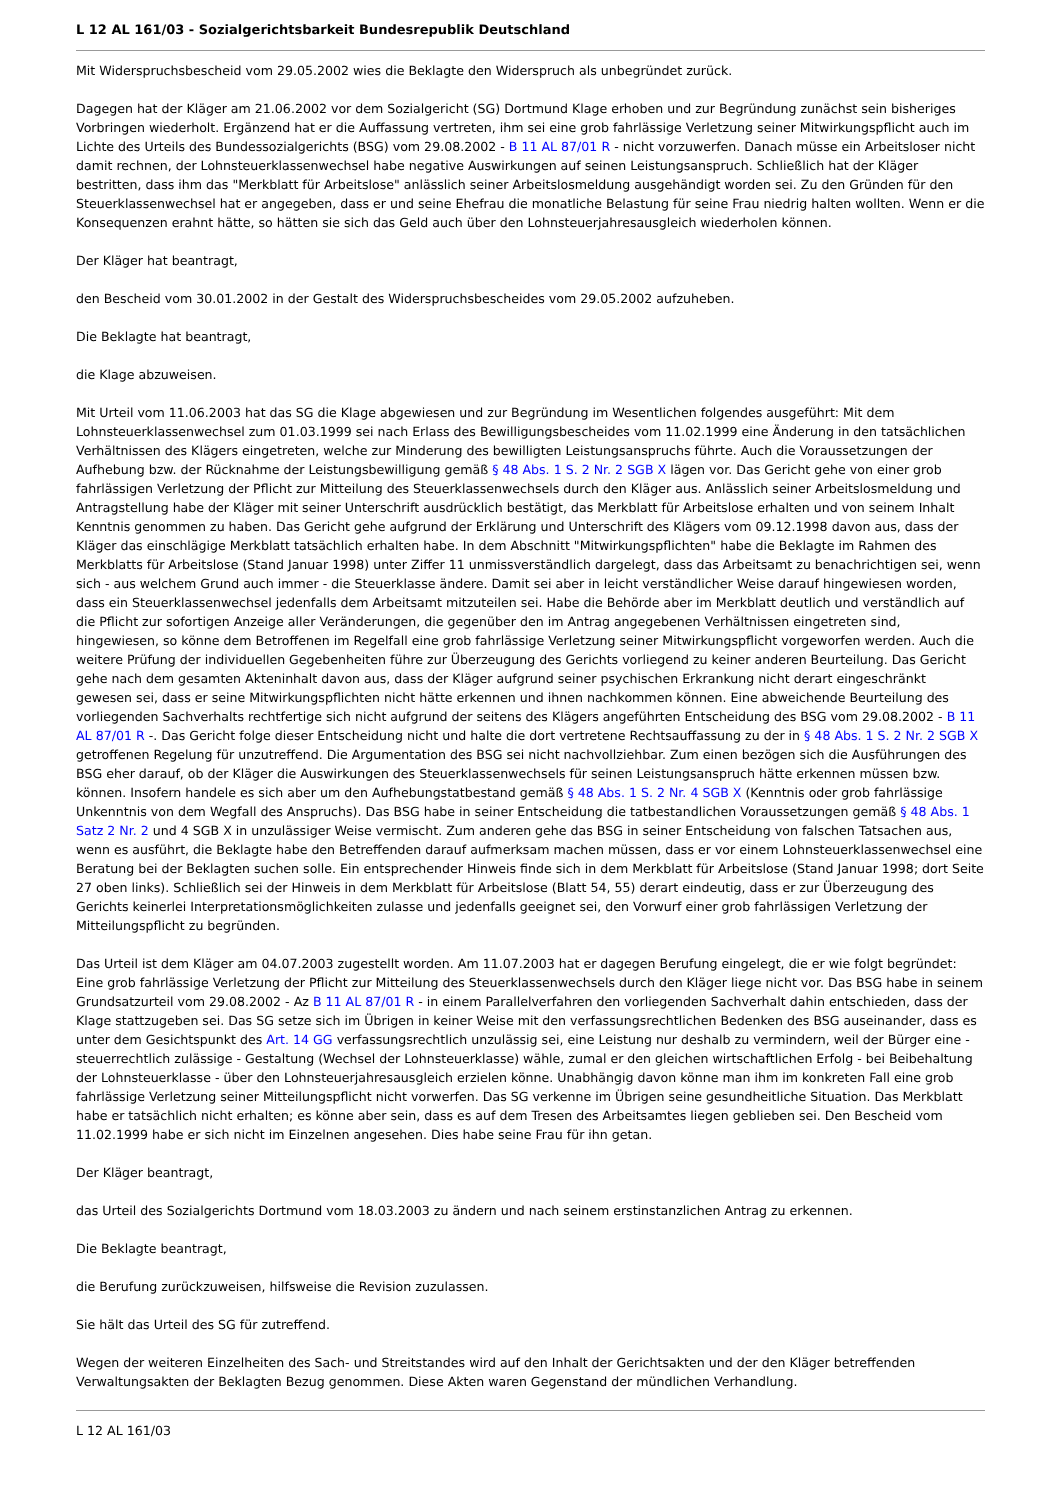L 12 AL 161/03 - Sozialgerichtsbarkeit Bundesrepublik Deutschland
Mit Widerspruchsbescheid vom 29.05.2002 wies die Beklagte den Widerspruch als unbegründet zurück.
Dagegen hat der Kläger am 21.06.2002 vor dem Sozialgericht (SG) Dortmund Klage erhoben und zur Begründung zunächst sein bisheriges Vorbringen wiederholt. Ergänzend hat er die Auffassung vertreten, ihm sei eine grob fahrlässige Verletzung seiner Mitwirkungspflicht auch im Lichte des Urteils des Bundessozialgerichts (BSG) vom 29.08.2002 - B 11 AL 87/01 R - nicht vorzuwerfen. Danach müsse ein Arbeitsloser nicht damit rechnen, der Lohnsteuerklassenwechsel habe negative Auswirkungen auf seinen Leistungsanspruch. Schließlich hat der Kläger bestritten, dass ihm das "Merkblatt für Arbeitslose" anlässlich seiner Arbeitslosmeldung ausgehändigt worden sei. Zu den Gründen für den Steuerklassenwechsel hat er angegeben, dass er und seine Ehefrau die monatliche Belastung für seine Frau niedrig halten wollten. Wenn er die Konsequenzen erahnt hätte, so hätten sie sich das Geld auch über den Lohnsteuerjahresausgleich wiederholen können.
Der Kläger hat beantragt,
den Bescheid vom 30.01.2002 in der Gestalt des Widerspruchsbescheides vom 29.05.2002 aufzuheben.
Die Beklagte hat beantragt,
die Klage abzuweisen.
Mit Urteil vom 11.06.2003 hat das SG die Klage abgewiesen und zur Begründung im Wesentlichen folgendes ausgeführt: Mit dem Lohnsteuerklassenwechsel zum 01.03.1999 sei nach Erlass des Bewilligungsbescheides vom 11.02.1999 eine Änderung in den tatsächlichen Verhältnissen des Klägers eingetreten, welche zur Minderung des bewilligten Leistungsanspruchs führte. Auch die Voraussetzungen der Aufhebung bzw. der Rücknahme der Leistungsbewilligung gemäß § 48 Abs. 1 S. 2 Nr. 2 SGB X lägen vor. Das Gericht gehe von einer grob fahrlässigen Verletzung der Pflicht zur Mitteilung des Steuerklassenwechsels durch den Kläger aus. Anlässlich seiner Arbeitslosmeldung und Antragstellung habe der Kläger mit seiner Unterschrift ausdrücklich bestätigt, das Merkblatt für Arbeitslose erhalten und von seinem Inhalt Kenntnis genommen zu haben. Das Gericht gehe aufgrund der Erklärung und Unterschrift des Klägers vom 09.12.1998 davon aus, dass der Kläger das einschlägige Merkblatt tatsächlich erhalten habe. In dem Abschnitt "Mitwirkungspflichten" habe die Beklagte im Rahmen des Merkblatts für Arbeitslose (Stand Januar 1998) unter Ziffer 11 unmissverständlich dargelegt, dass das Arbeitsamt zu benachrichtigen sei, wenn sich - aus welchem Grund auch immer - die Steuerklasse ändere. Damit sei aber in leicht verständlicher Weise darauf hingewiesen worden, dass ein Steuerklassenwechsel jedenfalls dem Arbeitsamt mitzuteilen sei. Habe die Behörde aber im Merkblatt deutlich und verständlich auf die Pflicht zur sofortigen Anzeige aller Veränderungen, die gegenüber den im Antrag angegebenen Verhältnissen eingetreten sind, hingewiesen, so könne dem Betroffenen im Regelfall eine grob fahrlässige Verletzung seiner Mitwirkungspflicht vorgeworfen werden. Auch die weitere Prüfung der individuellen Gegebenheiten führe zur Überzeugung des Gerichts vorliegend zu keiner anderen Beurteilung. Das Gericht gehe nach dem gesamten Akteninhalt davon aus, dass der Kläger aufgrund seiner psychischen Erkrankung nicht derart eingeschränkt gewesen sei, dass er seine Mitwirkungspflichten nicht hätte erkennen und ihnen nachkommen können. Eine abweichende Beurteilung des vorliegenden Sachverhalts rechtfertige sich nicht aufgrund der seitens des Klägers angeführten Entscheidung des BSG vom 29.08.2002 - B 11 AL 87/01 R -. Das Gericht folge dieser Entscheidung nicht und halte die dort vertretene Rechtsauffassung zu der in § 48 Abs. 1 S. 2 Nr. 2 SGB X getroffenen Regelung für unzutreffend. Die Argumentation des BSG sei nicht nachvollziehbar. Zum einen bezögen sich die Ausführungen des BSG eher darauf, ob der Kläger die Auswirkungen des Steuerklassenwechsels für seinen Leistungsanspruch hätte erkennen müssen bzw. können. Insofern handele es sich aber um den Aufhebungstatbestand gemäß § 48 Abs. 1 S. 2 Nr. 4 SGB X (Kenntnis oder grob fahrlässige Unkenntnis von dem Wegfall des Anspruchs). Das BSG habe in seiner Entscheidung die tatbestandlichen Voraussetzungen gemäß § 48 Abs. 1 Satz 2 Nr. 2 und 4 SGB X in unzulässiger Weise vermischt. Zum anderen gehe das BSG in seiner Entscheidung von falschen Tatsachen aus, wenn es ausführt, die Beklagte habe den Betreffenden darauf aufmerksam machen müssen, dass er vor einem Lohnsteuerklassenwechsel eine Beratung bei der Beklagten suchen solle. Ein entsprechender Hinweis finde sich in dem Merkblatt für Arbeitslose (Stand Januar 1998; dort Seite 27 oben links). Schließlich sei der Hinweis in dem Merkblatt für Arbeitslose (Blatt 54, 55) derart eindeutig, dass er zur Überzeugung des Gerichts keinerlei Interpretationsmöglichkeiten zulasse und jedenfalls geeignet sei, den Vorwurf einer grob fahrlässigen Verletzung der Mitteilungspflicht zu begründen.
Das Urteil ist dem Kläger am 04.07.2003 zugestellt worden. Am 11.07.2003 hat er dagegen Berufung eingelegt, die er wie folgt begründet: Eine grob fahrlässige Verletzung der Pflicht zur Mitteilung des Steuerklassenwechsels durch den Kläger liege nicht vor. Das BSG habe in seinem Grundsatzurteil vom 29.08.2002 - Az B 11 AL 87/01 R - in einem Parallelverfahren den vorliegenden Sachverhalt dahin entschieden, dass der Klage stattzugeben sei. Das SG setze sich im Übrigen in keiner Weise mit den verfassungsrechtlichen Bedenken des BSG auseinander, dass es unter dem Gesichtspunkt des Art. 14 GG verfassungsrechtlich unzulässig sei, eine Leistung nur deshalb zu vermindern, weil der Bürger eine - steuerrechtlich zulässige - Gestaltung (Wechsel der Lohnsteuerklasse) wähle, zumal er den gleichen wirtschaftlichen Erfolg - bei Beibehaltung der Lohnsteuerklasse - über den Lohnsteuerjahresausgleich erzielen könne. Unabhängig davon könne man ihm im konkreten Fall eine grob fahrlässige Verletzung seiner Mitteilungspflicht nicht vorwerfen. Das SG verkenne im Übrigen seine gesundheitliche Situation. Das Merkblatt habe er tatsächlich nicht erhalten; es könne aber sein, dass es auf dem Tresen des Arbeitsamtes liegen geblieben sei. Den Bescheid vom 11.02.1999 habe er sich nicht im Einzelnen angesehen. Dies habe seine Frau für ihn getan.
Der Kläger beantragt,
das Urteil des Sozialgerichts Dortmund vom 18.03.2003 zu ändern und nach seinem erstinstanzlichen Antrag zu erkennen.
Die Beklagte beantragt,
die Berufung zurückzuweisen, hilfsweise die Revision zuzulassen.
Sie hält das Urteil des SG für zutreffend.
Wegen der weiteren Einzelheiten des Sach- und Streitstandes wird auf den Inhalt der Gerichtsakten und der den Kläger betreffenden Verwaltungsakten der Beklagten Bezug genommen. Diese Akten waren Gegenstand der mündlichen Verhandlung.
L 12 AL 161/03